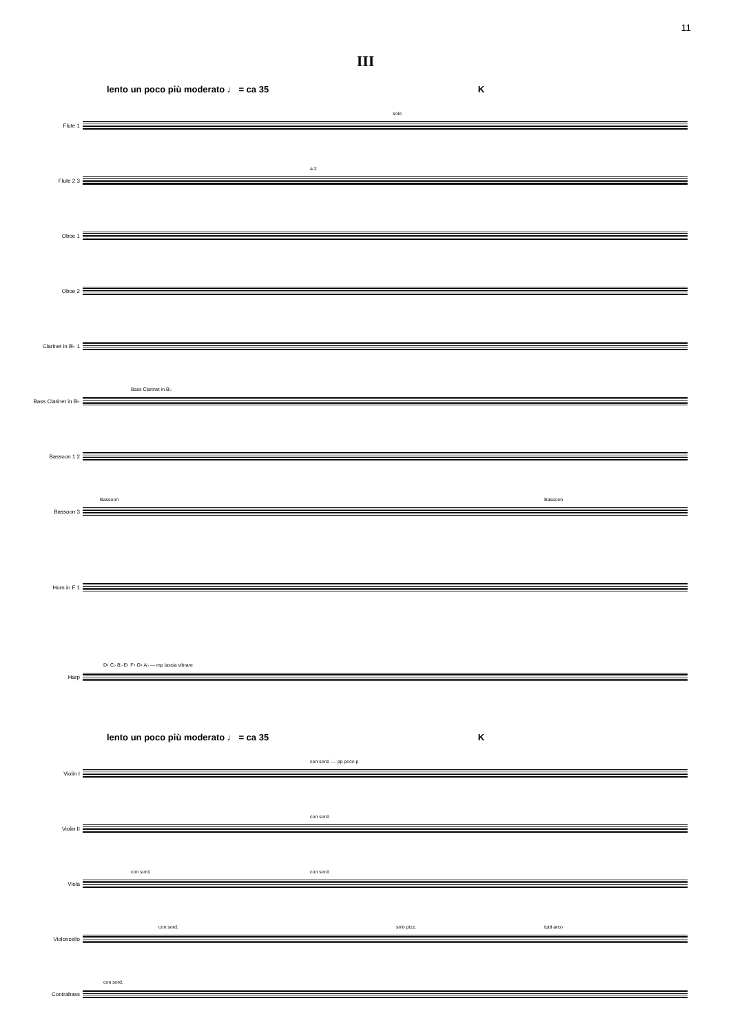11
III
lento un poco più moderato ♩ = ca 35 K
Flute 1
solo
Flute 2 3
a 2
Oboe 1
Oboe 2
Clarinet in B♭ 1
Bass Clarinet in B♭
Bass Clarinet in B♭
Bassoon 1 2
Bassoon 3
Bassoon Bassoon
Horn in F 1
Harp
D♮ C♭ B♭ E♮ F♮ G♮ A♭ — mp lascia vibrare
lento un poco più moderato ♩ = ca 35 K
Violin I
con sord. — pp poco p
Violin II
con sord.
Viola
con sord. con sord.
Violoncello
con sord. solo pizz. tutti arco
Contrabass
con sord.